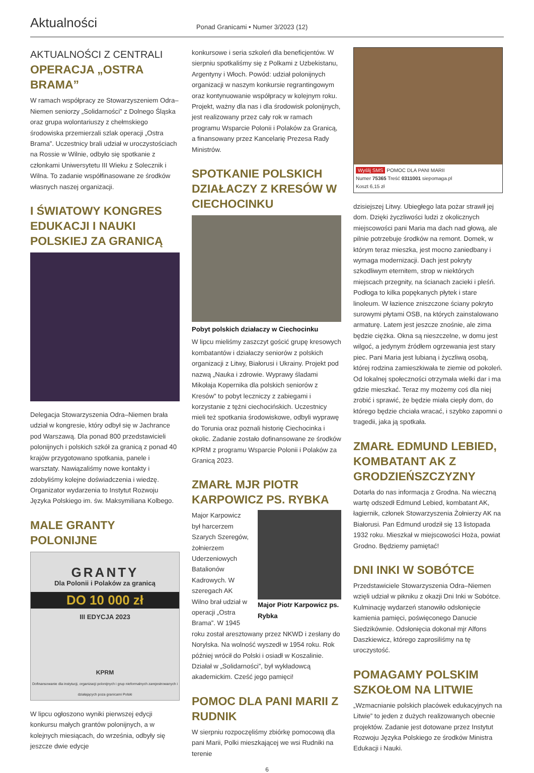Aktualności
Ponad Granicami • Numer 3/2023 (12)
AKTUALNOŚCI Z CENTRALI
OPERACJA „OSTRA BRAMA”
W ramach współpracy ze Stowarzyszeniem Odra–Niemen seniorzy „Solidarności” z Dolnego Śląska oraz grupa wolontariuszy z chełmskiego środowiska przemierzali szlak operacji „Ostra Brama”. Uczestnicy brali udział w uroczystościach na Rossie w Wilnie, odbyło się spotkanie z członkami Uniwersytetu III Wieku z Solecznik i Wilna. To zadanie współfinasowane ze środków własnych naszej organizacji.
I ŚWIATOWY KONGRES EDUKACJI I NAUKI POLSKIEJ ZA GRANICĄ
Delegacja Stowarzyszenia Odra–Niemen brała udział w kongresie, który odbył się w Jachrance pod Warszawą. Dla ponad 800 przedstawicieli polonijnych i polskich szkół za granicą z ponad 40 krajów przygotowano spotkania, panele i warsztaty. Nawiązaliśmy nowe kontakty i zdobyliśmy kolejne doświadczenia i wiedzę. Organizator wydarzenia to Instytut Rozwoju Języka Polskiego im. św. Maksymiliana Kolbego.
MALE GRANTY POLONIJNE
GRANTY
Dla Polonii i Polaków za granicą
DO 10 000 zł
III EDYCJA 2023
KPRM
Dofinansowanie dla instytucji, organizacji polonijnych i grup nieformalnych zarejestrowanych i działających poza granicami Polski
W lipcu ogłoszono wyniki pierwszej edycji konkursu małych grantów polonijnych, a w kolejnych miesiącach, do września, odbyły się jeszcze dwie edycje
konkursowe i seria szkoleń dla beneficjentów. W sierpniu spotkaliśmy się z Polkami z Uzbekistanu, Argentyny i Włoch. Powód: udział polonijnych organizacji w naszym konkursie regrantingowym oraz kontynuowanie współpracy w kolejnym roku. Projekt, ważny dla nas i dla środowisk polonijnych, jest realizowany przez cały rok w ramach programu Wsparcie Polonii i Polaków za Granicą, a finansowany przez Kancelarię Prezesa Rady Ministrów.
SPOTKANIE POLSKICH DZIAŁACZY Z KRESÓW W CIECHOCINKU
Pobyt polskich działaczy w Ciechocinku
W lipcu mieliśmy zaszczyt gościć grupę kresowych kombatantów i działaczy seniorów z polskich organizacji z Litwy, Białorusi i Ukrainy. Projekt pod nazwą „Nauka i zdrowie. Wyprawy śladami Mikołaja Kopernika dla polskich seniorów z Kresów” to pobyt leczniczy z zabiegami i korzystanie z tężni ciechocińskich. Uczestnicy mieli też spotkania środowiskowe, odbyli wyprawę do Torunia oraz poznali historię Ciechocinka i okolic. Zadanie zostało dofinansowane ze środków KPRM z programu Wsparcie Polonii i Polaków za Granicą 2023.
ZMARŁ MJR PIOTR KARPOWICZ PS. RYBKA
Major Piotr Karpowicz ps. Rybka
Major Karpowicz był harcerzem Szarych Szeregów, żołnierzem Uderzeniowych Batalionów Kadrowych. W szeregach AK Wilno brał udział w operacji „Ostra Brama”. W 1945 roku został aresztowany przez NKWD i zesłany do Norylska. Na wolność wyszedł w 1954 roku. Rok później wrócił do Polski i osiadł w Koszalinie. Działał w „Solidarności”, był wykładowcą akademickim. Cześć jego pamięci!
POMOC DLA PANI MARII Z RUDNIK
W sierpniu rozpoczęliśmy zbiórkę pomocową dla pani Marii, Polki mieszkającej we wsi Rudniki na terenie
Wyślij SMS POMOC DLA PANI MARII
Numer 75365 Treść 0311001 siepomaga.pl
Koszt 6,15 zł
dzisiejszej Litwy. Ubiegłego lata pożar strawił jej dom. Dzięki życzliwości ludzi z okolicznych miejscowości pani Maria ma dach nad głową, ale pilnie potrzebuje środków na remont. Domek, w którym teraz mieszka, jest mocno zaniedbany i wymaga modernizacji. Dach jest pokryty szkodliwym eternitem, strop w niektórych miejscach przegnity, na ścianach zacieki i pleśń. Podłoga to kilka popękanych płytek i stare linoleum. W łazience zniszczone ściany pokryto surowymi płytami OSB, na których zainstalowano armaturę. Latem jest jeszcze znośnie, ale zima będzie ciężka. Okna są nieszczelne, w domu jest wilgoć, a jedynym źródłem ogrzewania jest stary piec. Pani Maria jest lubianą i życzliwą osobą, której rodzina zamieszkiwała te ziemie od pokoleń. Od lokalnej społeczności otrzymała wielki dar i ma gdzie mieszkać. Teraz my możemy coś dla niej zrobić i sprawić, że będzie miała ciepły dom, do którego będzie chciała wracać, i szybko zapomni o tragedii, jaka ją spotkała.
ZMARŁ EDMUND LEBIED, KOMBATANT AK Z GRODZIEŃSZCZYZNY
Dotarła do nas informacja z Grodna. Na wieczną wartę odszedł Edmund Lebied, kombatant AK, łagiernik, członek Stowarzyszenia Żołnierzy AK na Białorusi. Pan Edmund urodził się 13 listopada 1932 roku. Mieszkał w miejscowości Hoża, powiat Grodno. Będziemy pamiętać!
DNI INKI W SOBÓTCE
Przedstawiciele Stowarzyszenia Odra–Niemen wzięli udział w pikniku z okazji Dni Inki w Sobótce. Kulminację wydarzeń stanowiło odsłonięcie kamienia pamięci, poświęconego Danucie Siedzikównie. Odsłonięcia dokonał mjr Alfons Daszkiewicz, którego zaprosiliśmy na tę uroczystość.
POMAGAMY POLSKIM SZKOŁOM NA LITWIE
„Wzmacnianie polskich placówek edukacyjnych na Litwie” to jeden z dużych realizowanych obecnie projektów. Zadanie jest dotowane przez Instytut Rozwoju Języka Polskiego ze środków Ministra Edukacji i Nauki.
6